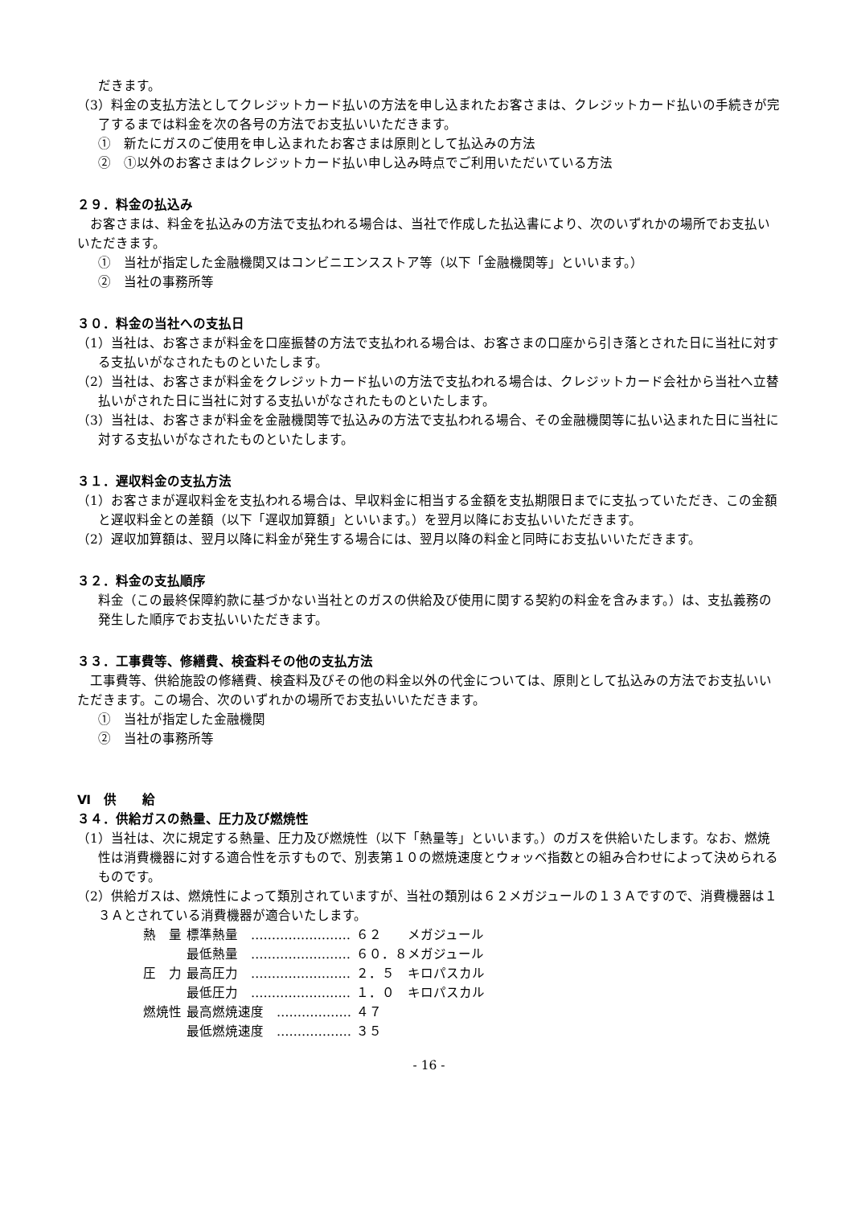だきます。
（3）料金の支払方法としてクレジットカード払いの方法を申し込まれたお客さまは、クレジットカード払いの手続きが完了するまでは料金を次の各号の方法でお支払いいただきます。
①　新たにガスのご使用を申し込まれたお客さまは原則として払込みの方法
②　①以外のお客さまはクレジットカード払い申し込み時点でご利用いただいている方法
２９．料金の払込み
　お客さまは、料金を払込みの方法で支払われる場合は、当社で作成した払込書により、次のいずれかの場所でお支払いいただきます。
①　当社が指定した金融機関又はコンビニエンスストア等（以下「金融機関等」といいます。）
②　当社の事務所等
３０．料金の当社への支払日
（1）当社は、お客さまが料金を口座振替の方法で支払われる場合は、お客さまの口座から引き落とされた日に当社に対する支払いがなされたものといたします。
（2）当社は、お客さまが料金をクレジットカード払いの方法で支払われる場合は、クレジットカード会社から当社へ立替払いがされた日に当社に対する支払いがなされたものといたします。
（3）当社は、お客さまが料金を金融機関等で払込みの方法で支払われる場合、その金融機関等に払い込まれた日に当社に対する支払いがなされたものといたします。
３１．遅収料金の支払方法
（1）お客さまが遅収料金を支払われる場合は、早収料金に相当する金額を支払期限日までに支払っていただき、この金額と遅収料金との差額（以下「遅収加算額」といいます。）を翌月以降にお支払いいただきます。
（2）遅収加算額は、翌月以降に料金が発生する場合には、翌月以降の料金と同時にお支払いいただきます。
３２．料金の支払順序
料金（この最終保障約款に基づかない当社とのガスの供給及び使用に関する契約の料金を含みます。）は、支払義務の発生した順序でお支払いいただきます。
３３．工事費等、修繕費、検査料その他の支払方法
　工事費等、供給施設の修繕費、検査料及びその他の料金以外の代金については、原則として払込みの方法でお支払いいただきます。この場合、次のいずれかの場所でお支払いいただきます。
①　当社が指定した金融機関
②　当社の事務所等
Ⅵ　供　　給
３４．供給ガスの熱量、圧力及び燃焼性
（1）当社は、次に規定する熱量、圧力及び燃焼性（以下「熱量等」といいます。）のガスを供給いたします。なお、燃焼性は消費機器に対する適合性を示すもので、別表第１０の燃焼速度とウォッベ指数との組み合わせによって決められるものです。
（2）供給ガスは、燃焼性によって類別されていますが、当社の類別は６２メガジュールの１３Ａですので、消費機器は１３Ａとされている消費機器が適合いたします。
| 熱 量 | 標準熱量 …………………… | ６２ メガジュール |
| | 最低熱量 …………………… | ６０．８メガジュール |
| 圧 力 | 最高圧力 …………………… | ２．５ キロパスカル |
| | 最低圧力 …………………… | １．０ キロパスカル |
| 燃焼性 | 最高燃焼速度 ……………… | ４７ |
| | 最低燃焼速度 ……………… | ３５ |
- 16 -